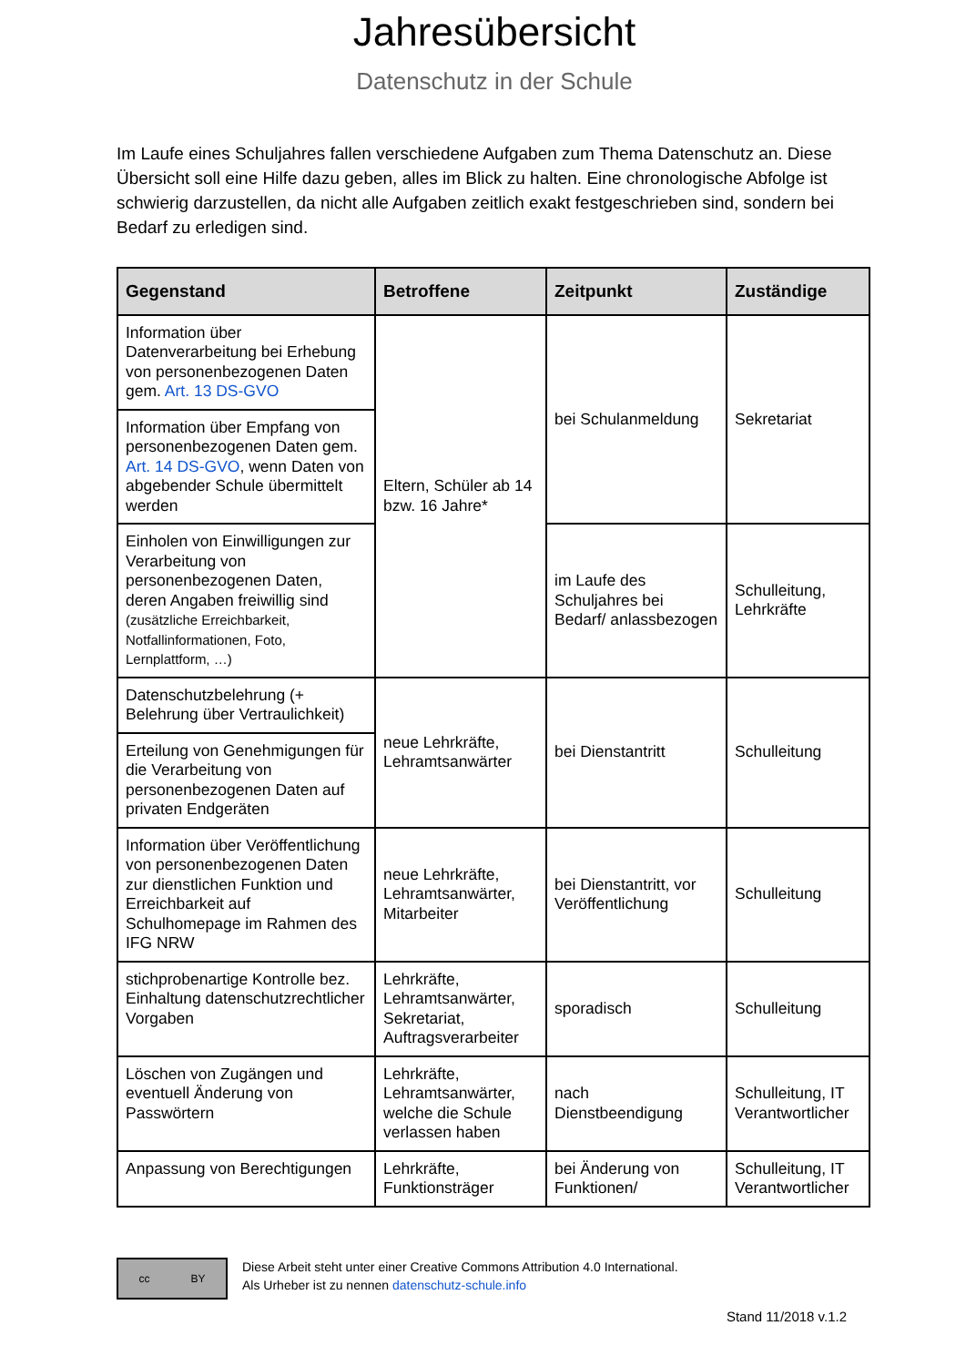Jahresübersicht
Datenschutz in der Schule
Im Laufe eines Schuljahres fallen verschiedene Aufgaben zum Thema Datenschutz an. Diese Übersicht soll eine Hilfe dazu geben, alles im Blick zu halten. Eine chronologische Abfolge ist schwierig darzustellen, da nicht alle Aufgaben zeitlich exakt festgeschrieben sind, sondern bei Bedarf zu erledigen sind.
| Gegenstand | Betroffene | Zeitpunkt | Zuständige |
| --- | --- | --- | --- |
| Information über Datenverarbeitung bei Erhebung von personenbezogenen Daten gem. Art. 13 DS-GVO | Eltern, Schüler ab 14 bzw. 16 Jahre* | bei Schulanmeldung | Sekretariat |
| Information über Empfang von personenbezogenen Daten gem. Art. 14 DS-GVO , wenn Daten von abgebender Schule übermittelt werden | | | |
| Einholen von Einwilligungen zur Verarbeitung von personenbezogenen Daten, deren Angaben freiwillig sind (zusätzliche Erreichbarkeit, Notfallinformationen, Foto, Lernplattform, …) | | im Laufe des Schuljahres bei Bedarf/ anlassbezogen | Schulleitung, Lehrkräfte |
| Datenschutzbelehrung (+ Belehrung über Vertraulichkeit) | neue Lehrkräfte, Lehramtsanwärter | bei Dienstantritt | Schulleitung |
| Erteilung von Genehmigungen für die Verarbeitung von personenbezogenen Daten auf privaten Endgeräten | | | |
| Information über Veröffentlichung von personenbezogenen Daten zur dienstlichen Funktion und Erreichbarkeit auf Schulhomepage im Rahmen des IFG NRW | neue Lehrkräfte, Lehramtsanwärter, Mitarbeiter | bei Dienstantritt, vor Veröffentlichung | Schulleitung |
| stichprobenartige Kontrolle bez. Einhaltung datenschutzrechtlicher Vorgaben | Lehrkräfte, Lehramtsanwärter, Sekretariat, Auftragsverarbeiter | sporadisch | Schulleitung |
| Löschen von Zugängen und eventuell Änderung von Passwörtern | Lehrkräfte, Lehramtsanwärter, welche die Schule verlassen haben | nach Dienstbeendigung | Schulleitung, IT Verantwortlicher |
| Anpassung von Berechtigungen | Lehrkräfte, Funktionsträger | bei Änderung von Funktionen/ | Schulleitung, IT Verantwortlicher |
cc BY
Diese Arbeit steht unter einer Creative Commons Attribution 4.0 International.
Als Urheber ist zu nennen datenschutz-schule.info
Stand 11/2018 v.1.2